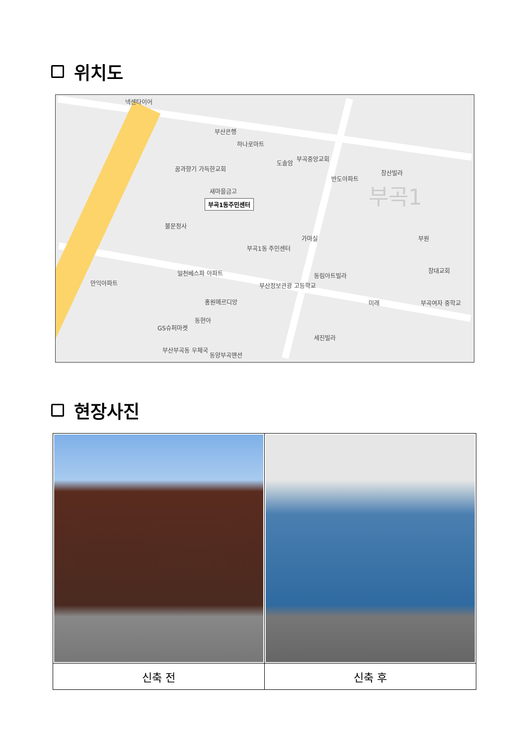위치도
넥센타이어
부산은행
하나로마트
꿈과향기 가득한교회
도솔암
부곡중앙교회
반도아파트
창산빌라
새마을금고
부곡1동주민센터
불문정사
부곡1동 주민센터
가마실 부원
일천베스파 아파트
만익아파트 부산정보관광 고등학교
동림아트빌라
창대교회
홍원메르디앙 미래 부곡여자 중학교
GS슈퍼마켓
동현아
세진빌라
부산부곡동 우체국
동양부곡맨션
부곡1
현장사진
| 신축 전 | 신축 후 |